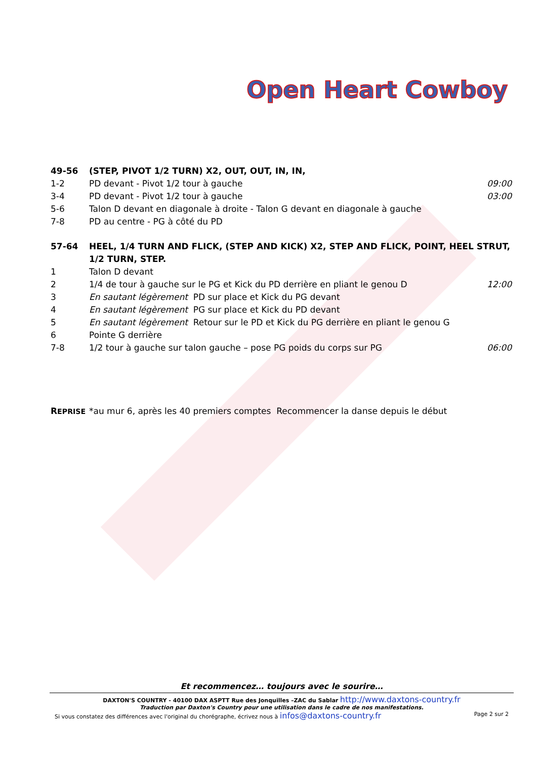Open Heart Cowboy
49-56 (STEP, PIVOT 1/2 TURN) X2, OUT, OUT, IN, IN,
1-2 PD devant - Pivot 1/2 tour à gauche
09:00
3-4 PD devant - Pivot 1/2 tour à gauche
03:00
5-6 Talon D devant en diagonale à droite - Talon G devant en diagonale à gauche
7-8 PD au centre - PG à côté du PD
57-64 HEEL, 1/4 TURN AND FLICK, (STEP AND KICK) X2, STEP AND FLICK, POINT, HEEL STRUT, 1/2 TURN, STEP.
1 Talon D devant
2 1/4 de tour à gauche sur le PG et Kick du PD derrière en pliant le genou D
12:00
3 En sautant légèrement PD sur place et Kick du PG devant
4 En sautant légèrement PG sur place et Kick du PD devant
5 En sautant légèrement Retour sur le PD et Kick du PG derrière en pliant le genou G
6 Pointe G derrière
7-8 1/2 tour à gauche sur talon gauche – pose PG poids du corps sur PG
06:00
REPRISE
*au mur 6, après les 40 premiers comptes Recommencer la danse depuis le début
Et recommencez… toujours avec le sourire…
DAXTON'S COUNTRY - 40100 DAX ASPTT Rue des Jonquilles –ZAC du Sablar http://www.daxtons-country.fr
Traduction par Daxton's Country pour une utilisation dans le cadre de nos manifestations.
Si vous constatez des différences avec l'original du chorégraphe, écrivez nous à infos@daxtons-country.fr Page 2 sur 2